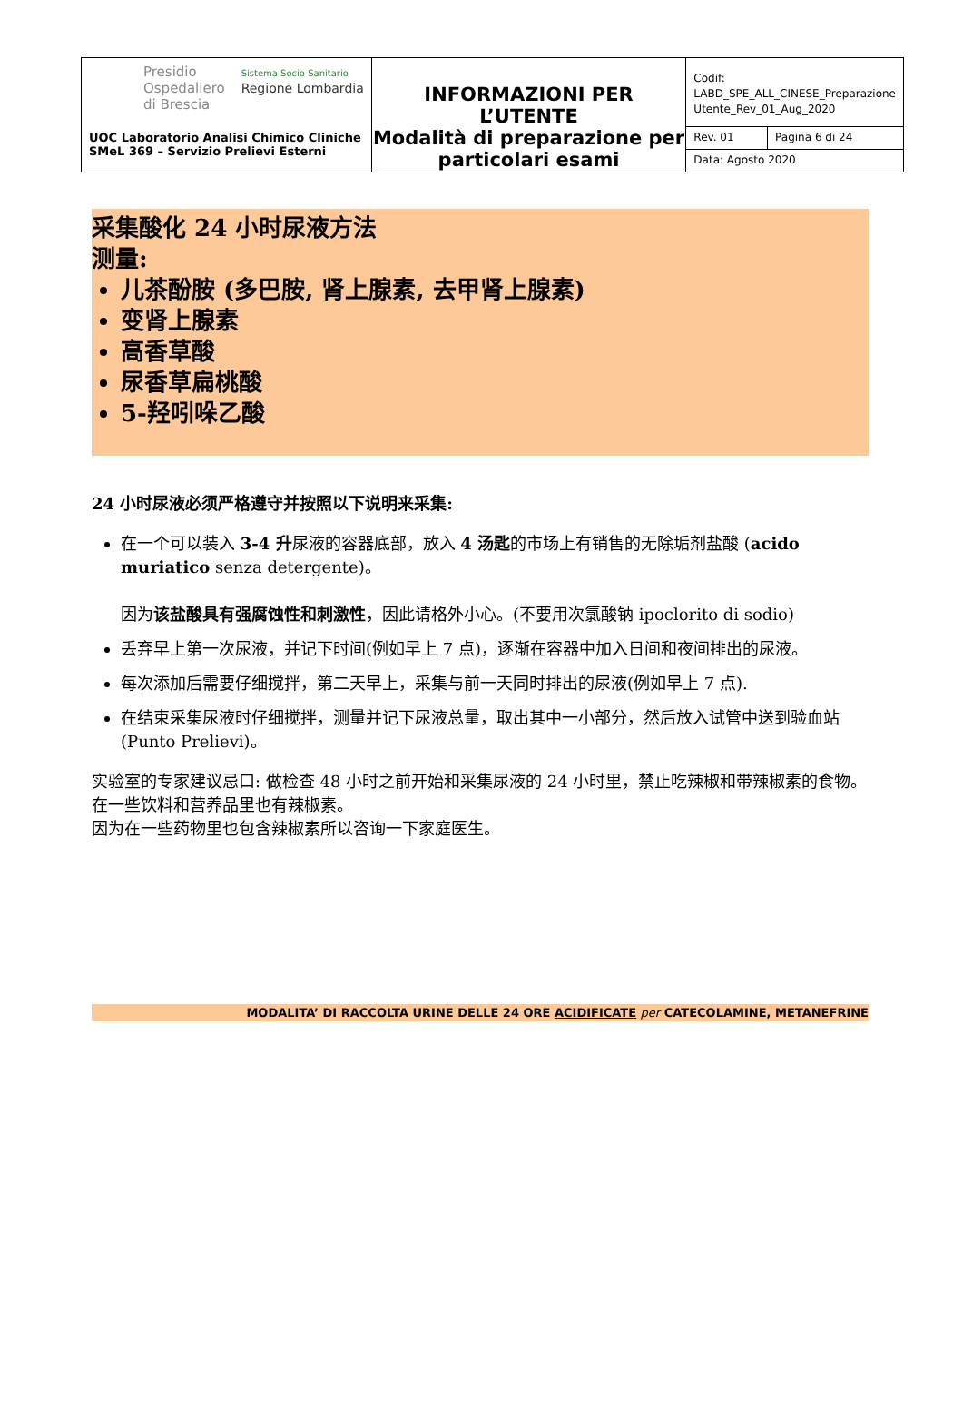| Presidio Ospedaliero di Brescia Sistema Socio Sanitario Regione Lombardia UOC Laboratorio Analisi Chimico Cliniche SMeL 369 – Servizio Prelievi Esterni | INFORMAZIONI PER L’UTENTE Modalità di preparazione per particolari esami | Codif: LABD_SPE_ALL_CINESE_Preparazione Utente_Rev_01_Aug_2020 | |
| | | Rev. 01 | Pagina 6 di 24 |
| | | Data: Agosto 2020 | |
采集酸化 24 小时尿液方法
测量:
儿茶酚胺 (多巴胺, 肾上腺素, 去甲肾上腺素)
变肾上腺素
高香草酸
尿香草扁桃酸
5-羟吲哚乙酸
24 小时尿液必须严格遵守并按照以下说明来采集:
在一个可以装入 3-4 升尿液的容器底部，放入 4 汤匙的市场上有销售的无除垢剂盐酸 (acido muriatico senza detergente)。
因为该盐酸具有强腐蚀性和刺激性，因此请格外小心。(不要用次氯酸钠 ipoclorito di sodio)
丢弃早上第一次尿液，并记下时间(例如早上 7 点)，逐渐在容器中加入日间和夜间排出的尿液。
每次添加后需要仔细搅拌，第二天早上，采集与前一天同时排出的尿液(例如早上 7 点).
在结束采集尿液时仔细搅拌，测量并记下尿液总量，取出其中一小部分，然后放入试管中送到验血站(Punto Prelievi)。
实验室的专家建议忌口: 做检查 48 小时之前开始和采集尿液的 24 小时里，禁止吃辣椒和带辣椒素的食物。
在一些饮料和营养品里也有辣椒素。
因为在一些药物里也包含辣椒素所以咨询一下家庭医生。
MODALITA’ DI RACCOLTA URINE DELLE 24 ORE ACIDIFICATE per CATECOLAMINE, METANEFRINE